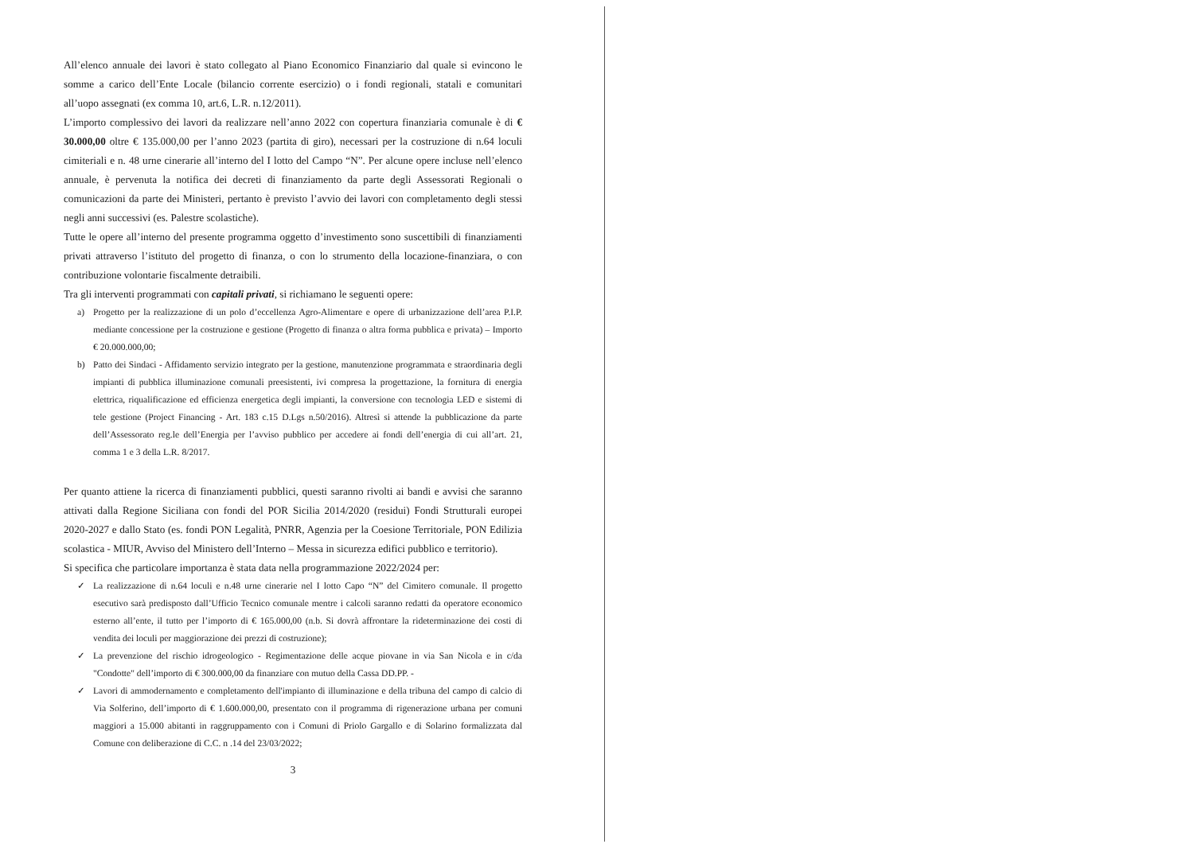All’elenco annuale dei lavori è stato collegato al Piano Economico Finanziario dal quale si evincono le somme a carico dell’Ente Locale (bilancio corrente esercizio) o i fondi regionali, statali e comunitari all’uopo assegnati (ex comma 10, art.6, L.R. n.12/2011).
L’importo complessivo dei lavori da realizzare nell’anno 2022 con copertura finanziaria comunale è di € 30.000,00 oltre € 135.000,00 per l’anno 2023 (partita di giro), necessari per la costruzione di n.64 loculi cimiteriali e n. 48 urne cinerarie all’interno del I lotto del Campo “N”. Per alcune opere incluse nell’elenco annuale, è pervenuta la notifica dei decreti di finanziamento da parte degli Assessorati Regionali o comunicazioni da parte dei Ministeri, pertanto è previsto l’avvio dei lavori con completamento degli stessi negli anni successivi (es. Palestre scolastiche).
Tutte le opere all’interno del presente programma oggetto d’investimento sono suscettibili di finanziamenti privati attraverso l’istituto del progetto di finanza, o con lo strumento della locazione-finanziara, o con contribuzione volontarie fiscalmente detraibili.
Tra gli interventi programmati con capitali privati, si richiamano le seguenti opere:
a) Progetto per la realizzazione di un polo d’eccellenza Agro-Alimentare e opere di urbanizzazione dell’area P.I.P. mediante concessione per la costruzione e gestione (Progetto di finanza o altra forma pubblica e privata) – Importo € 20.000.000,00;
b) Patto dei Sindaci - Affidamento servizio integrato per la gestione, manutenzione programmata e straordinaria degli impianti di pubblica illuminazione comunali preesistenti, ivi compresa la progettazione, la fornitura di energia elettrica, riqualificazione ed efficienza energetica degli impianti, la conversione con tecnologia LED e sistemi di tele gestione (Project Financing - Art. 183 c.15 D.Lgs n.50/2016). Altresì si attende la pubblicazione da parte dell’Assessorato reg.le dell’Energia per l’avviso pubblico per accedere ai fondi dell’energia di cui all’art. 21, comma 1 e 3 della L.R. 8/2017.
Per quanto attiene la ricerca di finanziamenti pubblici, questi saranno rivolti ai bandi e avvisi che saranno attivati dalla Regione Siciliana con fondi del POR Sicilia 2014/2020 (residui) Fondi Strutturali europei 2020-2027 e dallo Stato (es. fondi PON Legalità, PNRR, Agenzia per la Coesione Territoriale, PON Edilizia scolastica - MIUR, Avviso del Ministero dell’Interno – Messa in sicurezza edifici pubblico e territorio).
Si specifica che particolare importanza è stata data nella programmazione 2022/2024 per:
✓ La realizzazione di n.64 loculi e n.48 urne cinerarie nel I lotto Capo “N” del Cimitero comunale. Il progetto esecutivo sarà predisposto dall’Ufficio Tecnico comunale mentre i calcoli saranno redatti da operatore economico esterno all’ente, il tutto per l’importo di € 165.000,00 (n.b. Si dovrà affrontare la rideterminazione dei costi di vendita dei loculi per maggiorazione dei prezzi di costruzione);
✓ La prevenzione del rischio idrogeologico - Regimentazione delle acque piovane in via San Nicola e in c/da "Condotte" dell’importo di € 300.000,00 da finanziare con mutuo della Cassa DD.PP. -
✓ Lavori di ammodernamento e completamento dell'impianto di illuminazione e della tribuna del campo di calcio di Via Solferino, dell’importo di € 1.600.000,00, presentato con il programma di rigenerazione urbana per comuni maggiori a 15.000 abitanti in raggruppamento con i Comuni di Priolo Gargallo e di Solarino formalizzata dal Comune con deliberazione di C.C. n .14 del 23/03/2022;
3